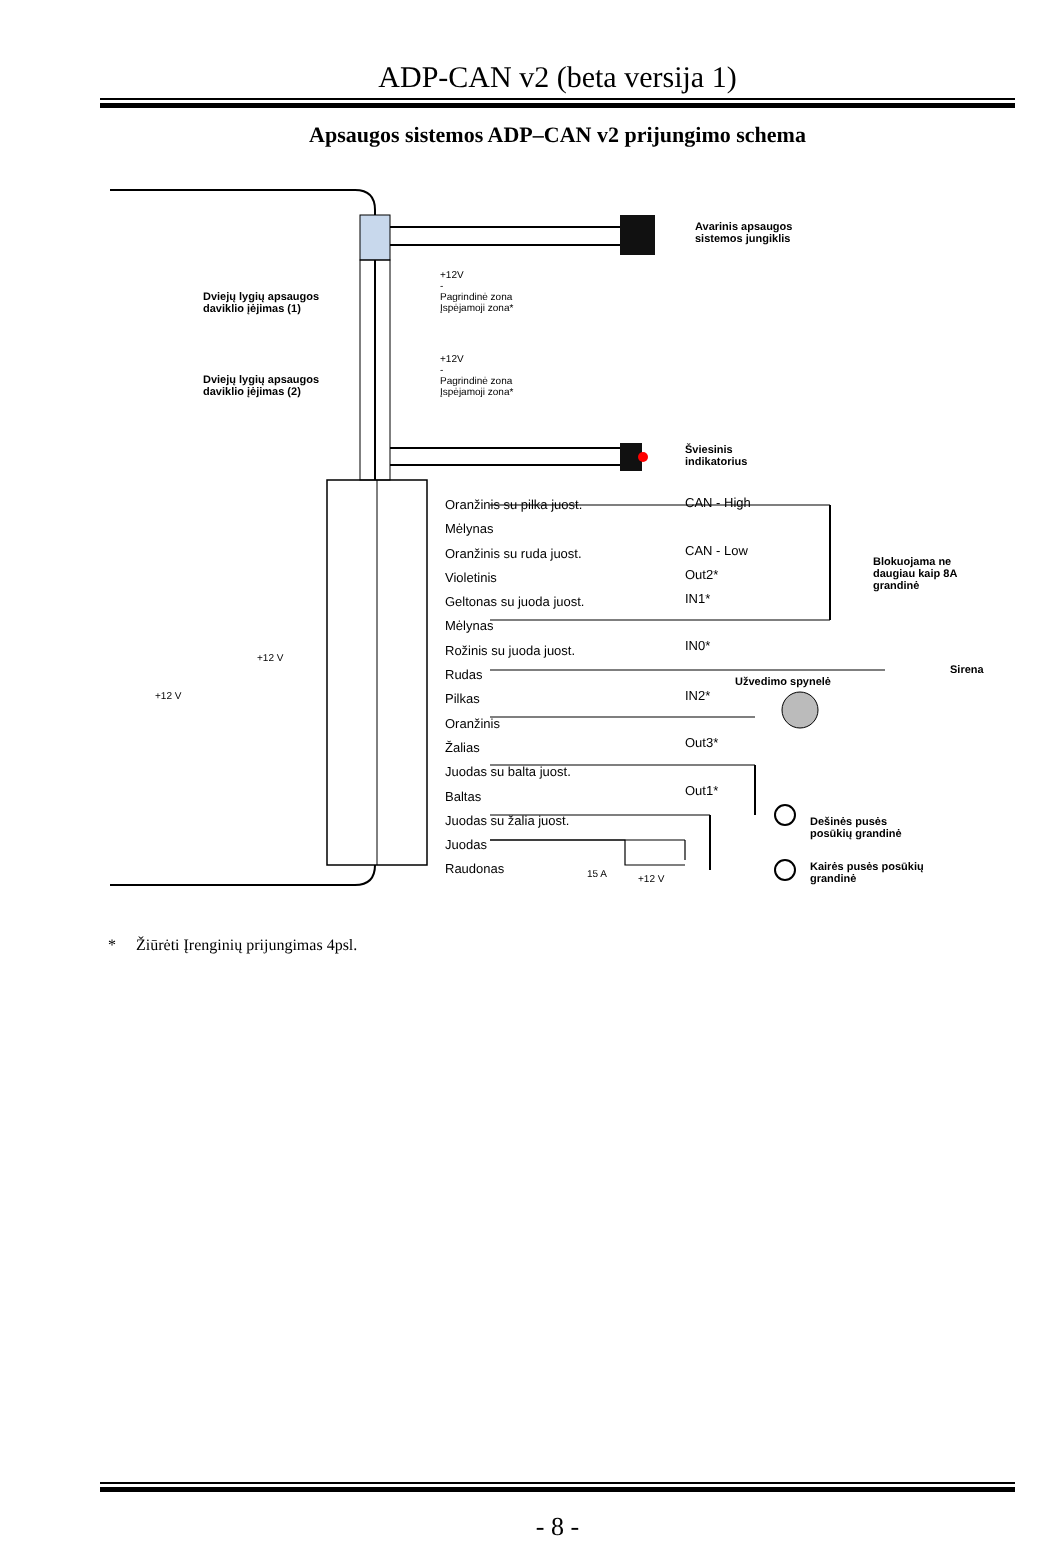ADP-CAN v2 (beta versija 1)
Apsaugos sistemos ADP–CAN v2 prijungimo schema
Avarinis apsaugos
sistemos jungiklis
Dviejų lygių apsaugos
daviklio įėjimas (1)
Dviejų lygių apsaugos
daviklio įėjimas (2)
+12V
-
Pagrindinė zona
Įspėjamoji zona*
+12V
-
Pagrindinė zona
Įspėjamoji zona*
Šviesinis
indikatorius
Oranžinis su pilka juost.
Mėlynas
Oranžinis su ruda juost.
Violetinis
Geltonas su juoda juost.
Mėlynas
Rožinis su juoda juost.
Rudas
Pilkas
Oranžinis
Žalias
Juodas su balta juost.
Baltas
Juodas su žalia juost.
Juodas
Raudonas
CAN - High
CAN - Low
Out2*
IN1*
IN0*
IN2*
Out3*
Out1*
Blokuojama ne
daugiau kaip 8A
grandinė
Sirena
Užvedimo spynelė
Dešinės pusės
posūkių grandinė
Kairės pusės posūkių
grandinė
15 A +12 V
+12 V
+12 V
* Žiūrėti Įrenginių prijungimas 4psl.
- 8 -